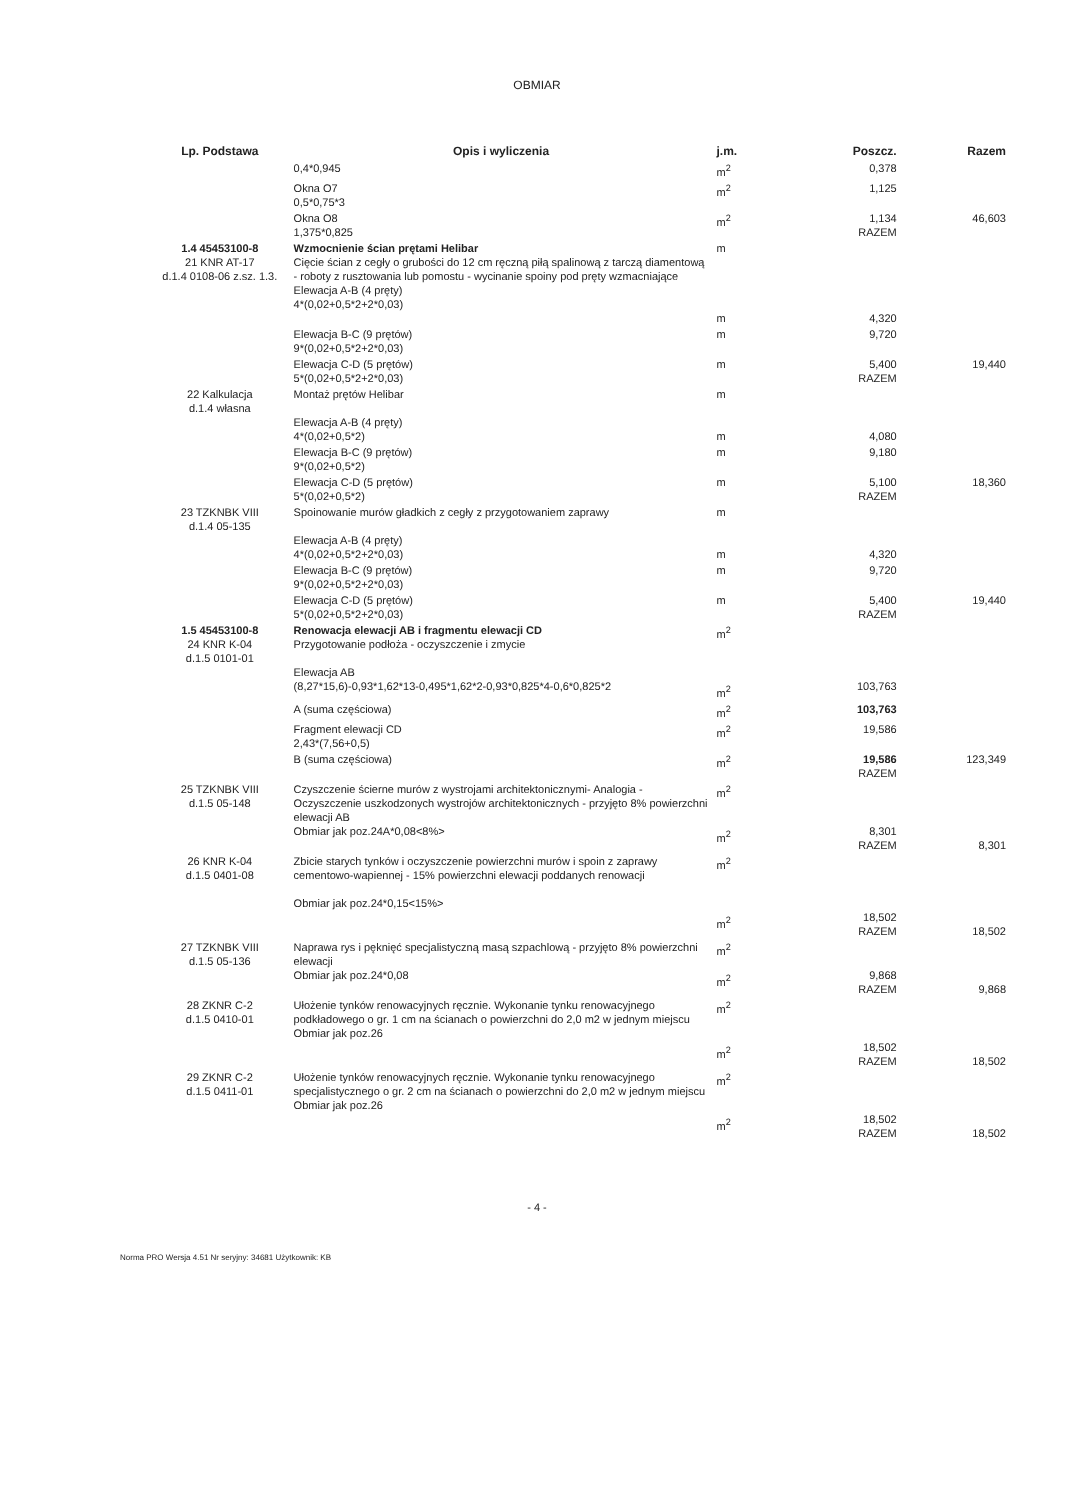OBMIAR
| Lp. Podstawa | Opis i wyliczenia | j.m. | Poszcz. | Razem |
| --- | --- | --- | --- | --- |
| | 0,4*0,945 | m<sup>2</sup> | 0,378 | |
| | Okna O7 0,5*0,75*3 | m<sup>2</sup> | 1,125 | |
| | Okna O8 1,375*0,825 | m<sup>2</sup> | 1,134 RAZEM | 46,603 |
| 1.4 45453100-8 21 KNR AT-17 d.1.4 0108-06 z.sz. 1.3. | Wzmocnienie ścian prętami Helibar Cięcie ścian z cegły o grubości do 12 cm ręczną piłą spalinową z tarczą diamentową - roboty z rusztowania lub pomostu - wycinanie spoiny pod pręty wzmacniające Elewacja A-B (4 pręty) 4*(0,02+0,5*2+2*0,03) | m m | 4,320 | |
| | Elewacja B-C (9 prętów) 9*(0,02+0,5*2+2*0,03) | m | 9,720 | |
| | Elewacja C-D (5 prętów) 5*(0,02+0,5*2+2*0,03) | m | 5,400 RAZEM | 19,440 |
| 22 Kalkulacja d.1.4 własna | Montaż prętów Helibar Elewacja A-B (4 pręty) 4*(0,02+0,5*2) | m m | 4,080 | |
| | Elewacja B-C (9 prętów) 9*(0,02+0,5*2) | m | 9,180 | |
| | Elewacja C-D (5 prętów) 5*(0,02+0,5*2) | m | 5,100 RAZEM | 18,360 |
| 23 TZKNBK VIII d.1.4 05-135 | Spoinowanie murów gładkich z cegły z przygotowaniem zaprawy Elewacja A-B (4 pręty) 4*(0,02+0,5*2+2*0,03) | m m | 4,320 | |
| | Elewacja B-C (9 prętów) 9*(0,02+0,5*2+2*0,03) | m | 9,720 | |
| | Elewacja C-D (5 prętów) 5*(0,02+0,5*2+2*0,03) | m | 5,400 RAZEM | 19,440 |
| 1.5 45453100-8 24 KNR K-04 d.1.5 0101-01 | Renowacja elewacji AB i fragmentu elewacji CD Przygotowanie podłoża - oczyszczenie i zmycie Elewacja AB (8,27*15,6)-0,93*1,62*13-0,495*1,62*2-0,93*0,825*4-0,6*0,825*2 | m<sup>2</sup> m<sup>2</sup> | 103,763 | |
| | A (suma częściowa) | m<sup>2</sup> | 103,763 | |
| | Fragment elewacji CD 2,43*(7,56+0,5) | m<sup>2</sup> | 19,586 | |
| | B (suma częściowa) | m<sup>2</sup> | 19,586 RAZEM | 123,349 |
| 25 TZKNBK VIII d.1.5 05-148 | Czyszczenie ścierne murów z wystrojami architektonicznymi- Analogia - Oczyszczenie uszkodzonych wystrojów architektonicznych - przyjęto 8% powierzchni elewacji AB Obmiar jak poz.24A*0,08<8%> | m<sup>2</sup> m<sup>2</sup> | 8,301 RAZEM | 8,301 |
| 26 KNR K-04 d.1.5 0401-08 | Zbicie starych tynków i oczyszczenie powierzchni murów i spoin z zaprawy cementowo-wapiennej - 15% powierzchni elewacji poddanych renowacji Obmiar jak poz.24*0,15<15%> | m<sup>2</sup> m<sup>2</sup> | 18,502 RAZEM | 18,502 |
| 27 TZKNBK VIII d.1.5 05-136 | Naprawa rys i pęknięć specjalistyczną masą szpachlową - przyjęto 8% powierzchni elewacji Obmiar jak poz.24*0,08 | m<sup>2</sup> m<sup>2</sup> | 9,868 RAZEM | 9,868 |
| 28 ZKNR C-2 d.1.5 0410-01 | Ułożenie tynków renowacyjnych ręcznie. Wykonanie tynku renowacyjnego podkładowego o gr. 1 cm na ścianach o powierzchni do 2,0 m2 w jednym miejscu Obmiar jak poz.26 | m<sup>2</sup> m<sup>2</sup> | 18,502 RAZEM | 18,502 |
| 29 ZKNR C-2 d.1.5 0411-01 | Ułożenie tynków renowacyjnych ręcznie. Wykonanie tynku renowacyjnego specjalistycznego o gr. 2 cm na ścianach o powierzchni do 2,0 m2 w jednym miejscu Obmiar jak poz.26 | m<sup>2</sup> m<sup>2</sup> | 18,502 RAZEM | 18,502 |
- 4 -
Norma PRO Wersja 4.51 Nr seryjny: 34681 Użytkownik: KB